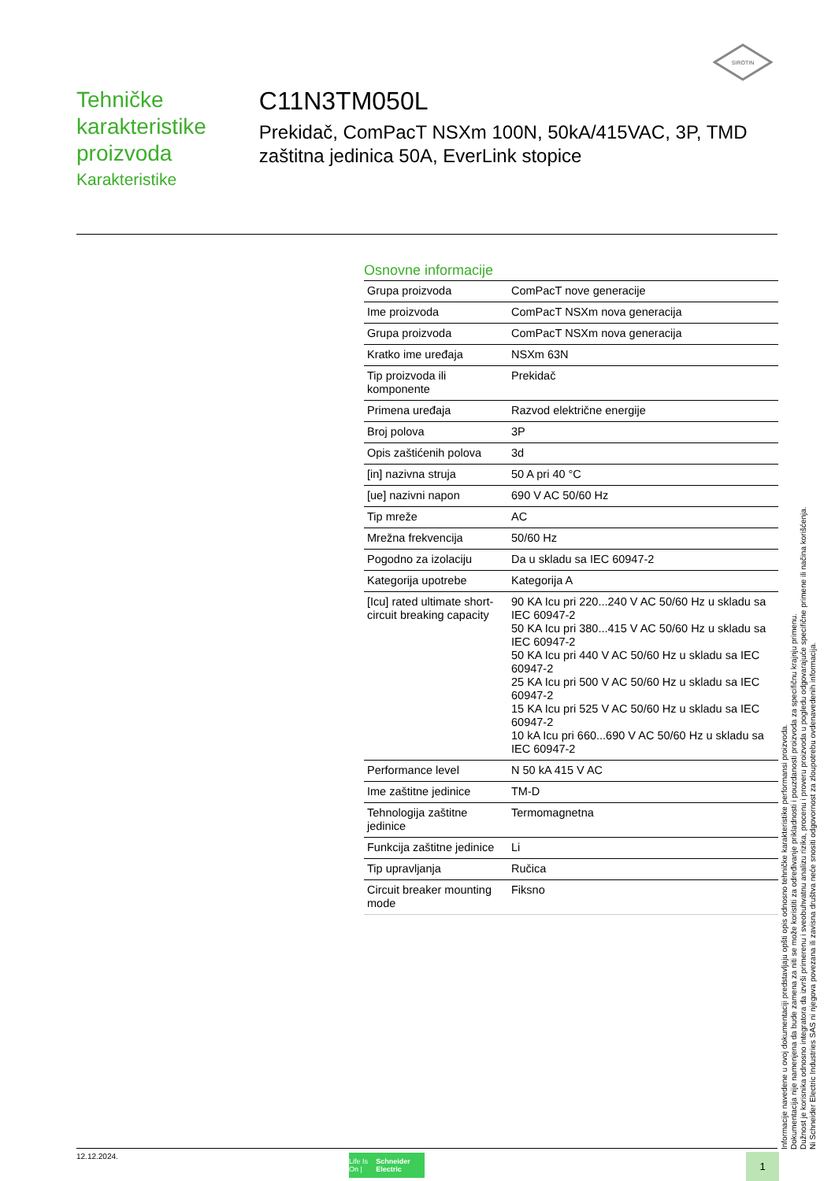SIROTIN
Tehničke karakteristike proizvoda
Karakteristike
C11N3TM050L
Prekidač, ComPacT NSXm 100N, 50kA/415VAC, 3P, TMD zaštitna jedinica 50A, EverLink stopice
Osnovne informacije
| Grupa proizvoda | ComPacT nove generacije |
| Ime proizvoda | ComPacT NSXm nova generacija |
| Grupa proizvoda | ComPacT NSXm nova generacija |
| Kratko ime uređaja | NSXm 63N |
| Tip proizvoda ili komponente | Prekidač |
| Primena uređaja | Razvod električne energije |
| Broj polova | 3P |
| Opis zaštićenih polova | 3d |
| [in] nazivna struja | 50 A pri 40 °C |
| [ue] nazivni napon | 690 V AC 50/60 Hz |
| Tip mreže | AC |
| Mrežna frekvencija | 50/60 Hz |
| Pogodno za izolaciju | Da u skladu sa IEC 60947-2 |
| Kategorija upotrebe | Kategorija A |
| [Icu] rated ultimate short-circuit breaking capacity | 90 KA Icu pri 220...240 V AC 50/60 Hz u skladu sa IEC 60947-2 50 KA Icu pri 380...415 V AC 50/60 Hz u skladu sa IEC 60947-2 50 KA Icu pri 440 V AC 50/60 Hz u skladu sa IEC 60947-2 25 KA Icu pri 500 V AC 50/60 Hz u skladu sa IEC 60947-2 15 KA Icu pri 525 V AC 50/60 Hz u skladu sa IEC 60947-2 10 kA Icu pri 660...690 V AC 50/60 Hz u skladu sa IEC 60947-2 |
| Performance level | N 50 kA 415 V AC |
| Ime zaštitne jedinice | TM-D |
| Tehnologija zaštitne jedinice | Termomagnetna |
| Funkcija zaštitne jedinice | Li |
| Tip upravljanja | Ručica |
| Circuit breaker mounting mode | Fiksno |
Informacije navedene u ovoj dokumentaciji predstavljaju opšti opis odnosno tehničke karakteristike performansi proizvoda.
Dokumentacija nije namenjena da bude zamena za niti se može koristiti za određivanje prikladnosti i pouzdanosti proizvoda za specifičnu krajnju primenu.
Dužnost je korisnika odnosno integratora da izvrši primerenu i sveobuhvatnu analizu rizika, procenu i proveru proizvoda u pogledu odgovarajuće specifične primene ili načina korišćenja.
Ni Schneider Electric Industries SAS ni njegova povezana ili zavisna društva neće snositi odgovornost za zloupotrebu ovdenavedenih informacija.
12.12.2024.
Life Is On | Schneider Electric
1